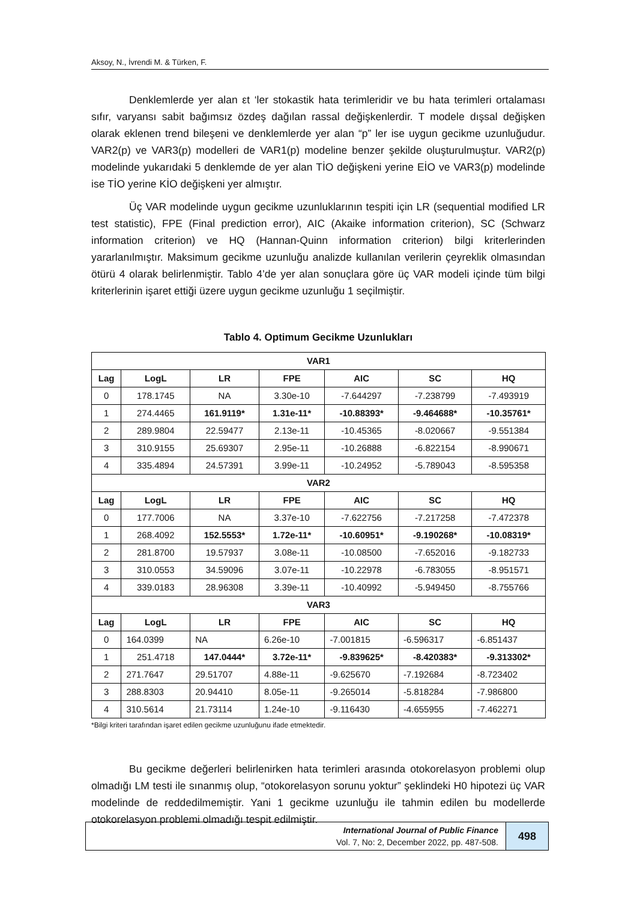Aksoy, N., İvrendi M. & Türken, F.
Denklemlerde yer alan εt ‘ler stokastik hata terimleridir ve bu hata terimleri ortalaması sıfır, varyansı sabit bağımsız özdeş dağılan rassal değişkenlerdir. T modele dışsal değişken olarak eklenen trend bileşeni ve denklemlerde yer alan “p” ler ise uygun gecikme uzunluğudur. VAR2(p) ve VAR3(p) modelleri de VAR1(p) modeline benzer şekilde oluşturulmuştur. VAR2(p) modelinde yukarıdaki 5 denklemde de yer alan TİO değişkeni yerine EİO ve VAR3(p) modelinde ise TİO yerine KİO değişkeni yer almıştır.
Üç VAR modelinde uygun gecikme uzunluklarının tespiti için LR (sequential modified LR test statistic), FPE (Final prediction error), AIC (Akaike information criterion), SC (Schwarz information criterion) ve HQ (Hannan-Quinn information criterion) bilgi kriterlerinden yararlanılmıştır. Maksimum gecikme uzunluğu analizde kullanılan verilerin çeyreklik olmasından ötürü 4 olarak belirlenmiştir. Tablo 4’de yer alan sonuçlara göre üç VAR modeli içinde tüm bilgi kriterlerinin işaret ettiği üzere uygun gecikme uzunluğu 1 seçilmiştir.
Tablo 4. Optimum Gecikme Uzunlukları
| VAR1 | | | | | | |
| --- | --- | --- | --- | --- | --- | --- |
| Lag | LogL | LR | FPE | AIC | SC | HQ |
| 0 | 178.1745 | NA | 3.30e-10 | -7.644297 | -7.238799 | -7.493919 |
| 1 | 274.4465 | 161.9119* | 1.31e-11* | -10.88393* | -9.464688* | -10.35761* |
| 2 | 289.9804 | 22.59477 | 2.13e-11 | -10.45365 | -8.020667 | -9.551384 |
| 3 | 310.9155 | 25.69307 | 2.95e-11 | -10.26888 | -6.822154 | -8.990671 |
| 4 | 335.4894 | 24.57391 | 3.99e-11 | -10.24952 | -5.789043 | -8.595358 |
| VAR2 | | | | | | |
| Lag | LogL | LR | FPE | AIC | SC | HQ |
| 0 | 177.7006 | NA | 3.37e-10 | -7.622756 | -7.217258 | -7.472378 |
| 1 | 268.4092 | 152.5553* | 1.72e-11* | -10.60951* | -9.190268* | -10.08319* |
| 2 | 281.8700 | 19.57937 | 3.08e-11 | -10.08500 | -7.652016 | -9.182733 |
| 3 | 310.0553 | 34.59096 | 3.07e-11 | -10.22978 | -6.783055 | -8.951571 |
| 4 | 339.0183 | 28.96308 | 3.39e-11 | -10.40992 | -5.949450 | -8.755766 |
| VAR3 | | | | | | |
| Lag | LogL | LR | FPE | AIC | SC | HQ |
| 0 | 164.0399 | NA | 6.26e-10 | -7.001815 | -6.596317 | -6.851437 |
| 1 | 251.4718 | 147.0444* | 3.72e-11* | -9.839625* | -8.420383* | -9.313302* |
| 2 | 271.7647 | 29.51707 | 4.88e-11 | -9.625670 | -7.192684 | -8.723402 |
| 3 | 288.8303 | 20.94410 | 8.05e-11 | -9.265014 | -5.818284 | -7.986800 |
| 4 | 310.5614 | 21.73114 | 1.24e-10 | -9.116430 | -4.655955 | -7.462271 |
*Bilgi kriteri tarafından işaret edilen gecikme uzunluğunu ifade etmektedir.
Bu gecikme değerleri belirlenirken hata terimleri arasında otokorelasyon problemi olup olmadığı LM testi ile sınanmış olup, “otokorelasyon sorunu yoktur” şeklindeki H0 hipotezi üç VAR modelinde de reddedilmemiştir. Yani 1 gecikme uzunluğu ile tahmin edilen bu modellerde otokorelasyon problemi olmadığı tespit edilmiştir.
International Journal of Public Finance
Vol. 7, No: 2, December 2022, pp. 487-508.
498